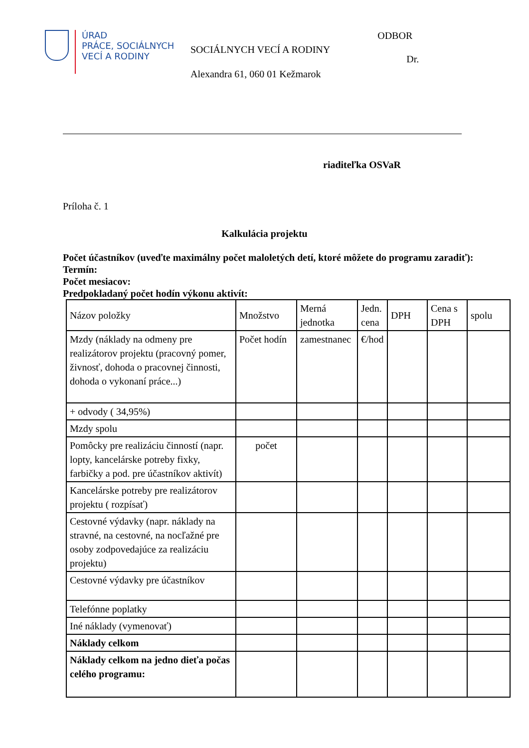ÚRAD
PRÁCE, SOCIÁLNYCH
VECÍ A RODINY
SOCIÁLNYCH VECÍ A RODINY
Alexandra 61, 060 01 Kežmarok
ODBOR
Dr.
riaditeľka OSVaR
Príloha č. 1
Kalkulácia projektu
Počet účastníkov (uveďte maximálny počet maloletých detí, ktoré môžete do programu zaradiť):
Termín:
Počet mesiacov:
Predpokladaný počet hodín výkonu aktivít:
| Názov položky | Množstvo | Merná jednotka | Jedn. cena | DPH | Cena s DPH | spolu |
| Mzdy (náklady na odmeny pre realizátorov projektu (pracovný pomer, živnosť, dohoda o pracovnej činnosti, dohoda o vykonaní práce...) | Počet hodín | zamestnanec | €/hod | | | |
| + odvody ( 34,95%) | | | | | | |
| Mzdy spolu | | | | | | |
| Pomôcky pre realizáciu činností (napr. lopty, kancelárske potreby fixky, farbičky a pod. pre účastníkov aktivít) | počet | | | | | |
| Kancelárske potreby pre realizátorov projektu ( rozpísať) | | | | | | |
| Cestovné výdavky (napr. náklady na stravné, na cestovné, na nocľažné pre osoby zodpovedajúce za realizáciu projektu) | | | | | | |
| Cestovné výdavky pre účastníkov | | | | | | |
| Telefónne poplatky | | | | | | |
| Iné náklady (vymenovať) | | | | | | |
| Náklady celkom | | | | | | |
| Náklady celkom na jedno dieťa počas celého programu: | | | | | | |